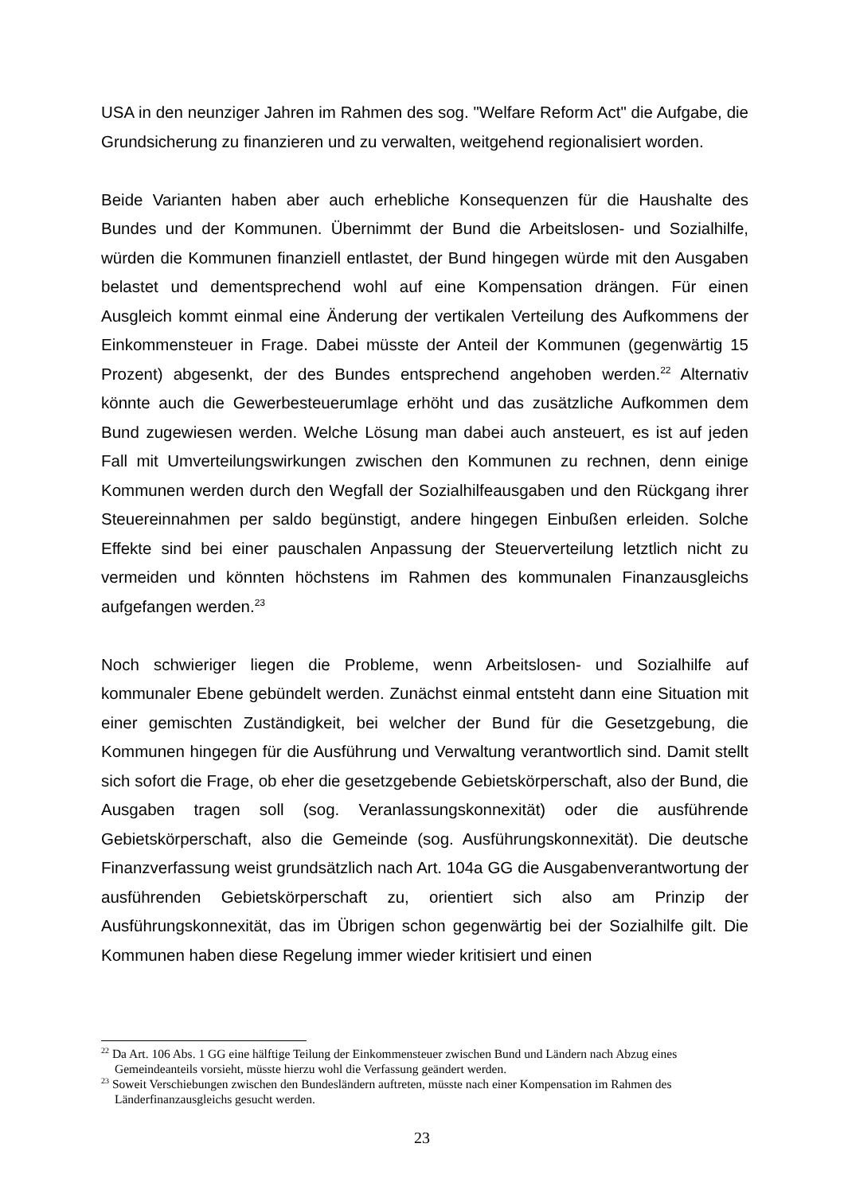USA in den neunziger Jahren im Rahmen des sog. "Welfare Reform Act" die Aufgabe, die Grundsicherung zu finanzieren und zu verwalten, weitgehend regionalisiert worden.
Beide Varianten haben aber auch erhebliche Konsequenzen für die Haushalte des Bundes und der Kommunen. Übernimmt der Bund die Arbeitslosen- und Sozialhilfe, würden die Kommunen finanziell entlastet, der Bund hingegen würde mit den Ausgaben belastet und dementsprechend wohl auf eine Kompensation drängen. Für einen Ausgleich kommt einmal eine Änderung der vertikalen Verteilung des Aufkommens der Einkommensteuer in Frage. Dabei müsste der Anteil der Kommunen (gegenwärtig 15 Prozent) abgesenkt, der des Bundes entsprechend angehoben werden.<sup>22</sup> Alternativ könnte auch die Gewerbesteuerumlage erhöht und das zusätzliche Aufkommen dem Bund zugewiesen werden. Welche Lösung man dabei auch ansteuert, es ist auf jeden Fall mit Umverteilungswirkungen zwischen den Kommunen zu rechnen, denn einige Kommunen werden durch den Wegfall der Sozialhilfeausgaben und den Rückgang ihrer Steuereinnahmen per saldo begünstigt, andere hingegen Einbußen erleiden. Solche Effekte sind bei einer pauschalen Anpassung der Steuerverteilung letztlich nicht zu vermeiden und könnten höchstens im Rahmen des kommunalen Finanzausgleichs aufgefangen werden.<sup>23</sup>
Noch schwieriger liegen die Probleme, wenn Arbeitslosen- und Sozialhilfe auf kommunaler Ebene gebündelt werden. Zunächst einmal entsteht dann eine Situation mit einer gemischten Zuständigkeit, bei welcher der Bund für die Gesetzgebung, die Kommunen hingegen für die Ausführung und Verwaltung verantwortlich sind. Damit stellt sich sofort die Frage, ob eher die gesetzgebende Gebietskörperschaft, also der Bund, die Ausgaben tragen soll (sog. Veranlassungskonnexität) oder die ausführende Gebietskörperschaft, also die Gemeinde (sog. Ausführungskonnexität). Die deutsche Finanzverfassung weist grundsätzlich nach Art. 104a GG die Ausgabenverantwortung der ausführenden Gebietskörperschaft zu, orientiert sich also am Prinzip der Ausführungskonnexität, das im Übrigen schon gegenwärtig bei der Sozialhilfe gilt. Die Kommunen haben diese Regelung immer wieder kritisiert und einen
<sup>22</sup> Da Art. 106 Abs. 1 GG eine hälftige Teilung der Einkommensteuer zwischen Bund und Ländern nach Abzug eines Gemeindeanteils vorsieht, müsste hierzu wohl die Verfassung geändert werden.
<sup>23</sup> Soweit Verschiebungen zwischen den Bundesländern auftreten, müsste nach einer Kompensation im Rahmen des Länderfinanzausgleichs gesucht werden.
23